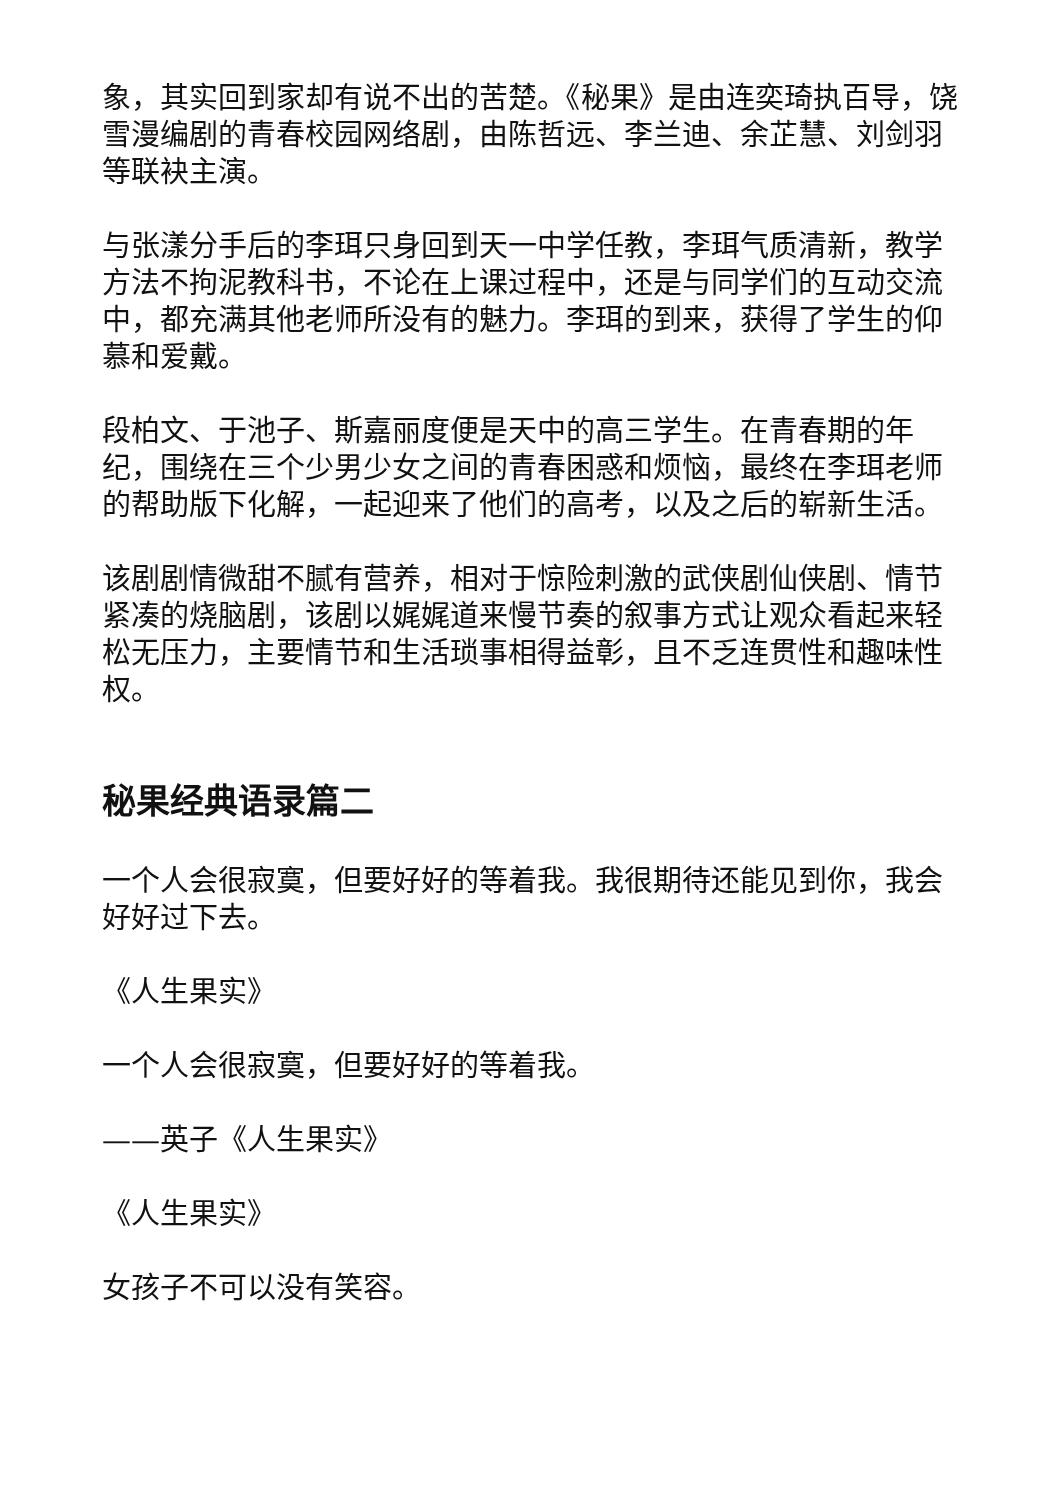象，其实回到家却有说不出的苦楚。《秘果》是由连奕琦执百导，饶雪漫编剧的青春校园网络剧，由陈哲远、李兰迪、余芷慧、刘剑羽等联袂主演。
与张漾分手后的李珥只身回到天一中学任教，李珥气质清新，教学方法不拘泥教科书，不论在上课过程中，还是与同学们的互动交流中，都充满其他老师所没有的魅力。李珥的到来，获得了学生的仰慕和爱戴。
段柏文、于池子、斯嘉丽度便是天中的高三学生。在青春期的年纪，围绕在三个少男少女之间的青春困惑和烦恼，最终在李珥老师的帮助版下化解，一起迎来了他们的高考，以及之后的崭新生活。
该剧剧情微甜不腻有营养，相对于惊险刺激的武侠剧仙侠剧、情节紧凑的烧脑剧，该剧以娓娓道来慢节奏的叙事方式让观众看起来轻松无压力，主要情节和生活琐事相得益彰，且不乏连贯性和趣味性权。
秘果经典语录篇二
一个人会很寂寞，但要好好的等着我。我很期待还能见到你，我会好好过下去。
《人生果实》
一个人会很寂寞，但要好好的等着我。
——英子《人生果实》
《人生果实》
女孩子不可以没有笑容。